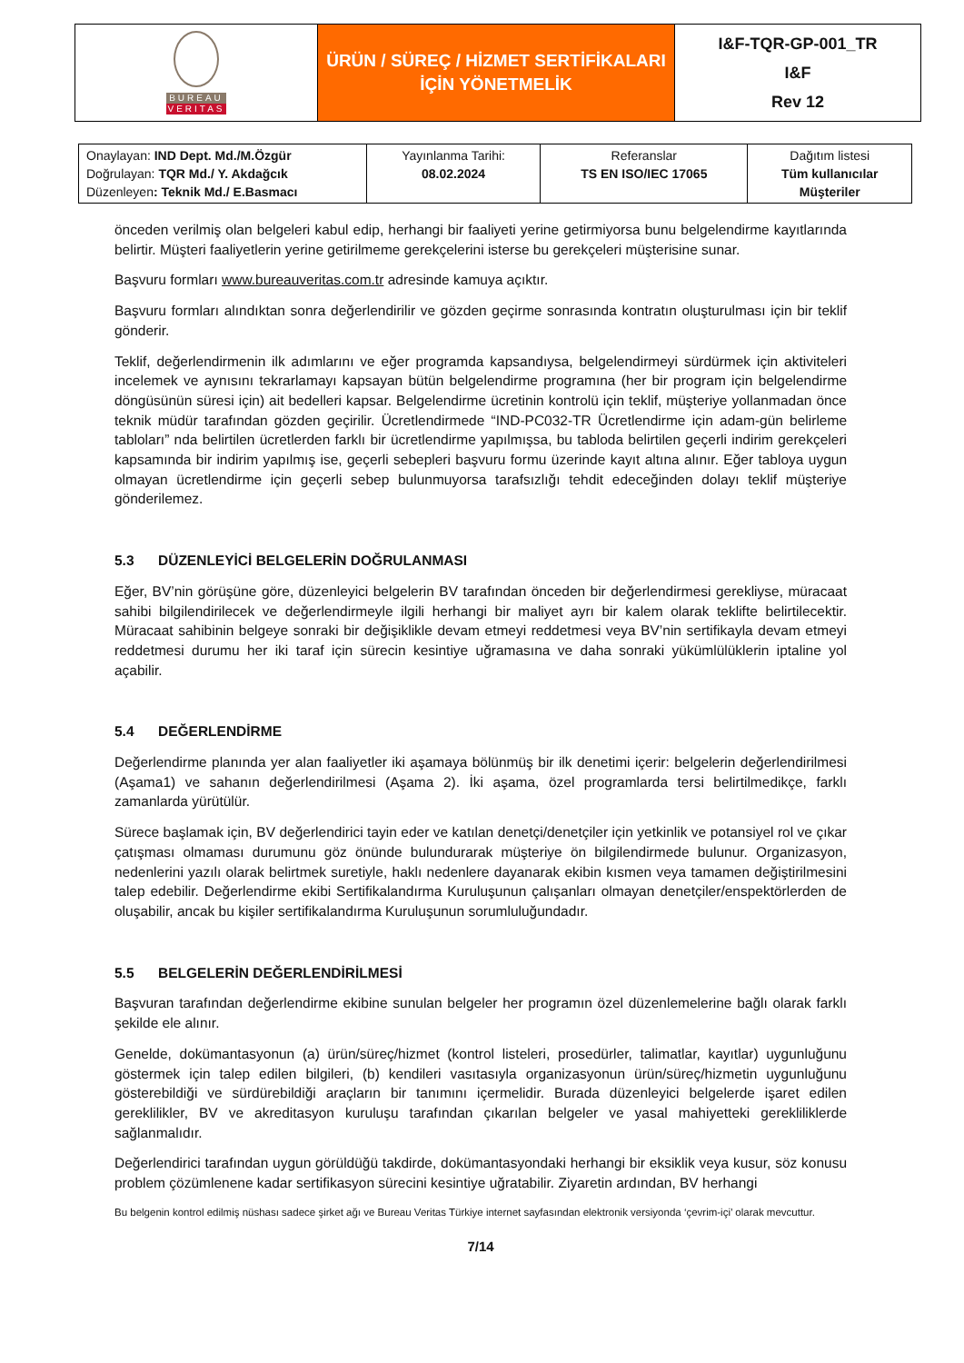| BUREAU VERITAS | ÜRÜN / SÜREÇ / HİZMET SERTİFİKALARI İÇİN YÖNETMELİK | I&F-TQR-GP-001_TR I&F Rev 12 |
| Onaylayan: IND Dept. Md./M.Özgür Doğrulayan: TQR Md./ Y. Akdağcık Düzenleyen : Teknik Md./ E.Basmacı | Yayınlanma Tarihi: 08.02.2024 | Referanslar TS EN ISO/IEC 17065 | Dağıtım listesi Tüm kullanıcılar Müşteriler |
önceden verilmiş olan belgeleri kabul edip, herhangi bir faaliyeti yerine getirmiyorsa bunu belgelendirme kayıtlarında belirtir. Müşteri faaliyetlerin yerine getirilmeme gerekçelerini isterse bu gerekçeleri müşterisine sunar.
Başvuru formları www.bureauveritas.com.tr adresinde kamuya açıktır.
Başvuru formları alındıktan sonra değerlendirilir ve gözden geçirme sonrasında kontratın oluşturulması için bir teklif gönderir.
Teklif, değerlendirmenin ilk adımlarını ve eğer programda kapsandıysa, belgelendirmeyi sürdürmek için aktiviteleri incelemek ve aynısını tekrarlamayı kapsayan bütün belgelendirme programına (her bir program için belgelendirme döngüsünün süresi için) ait bedelleri kapsar. Belgelendirme ücretinin kontrolü için teklif, müşteriye yollanmadan önce teknik müdür tarafından gözden geçirilir. Ücretlendirmede “IND-PC032-TR Ücretlendirme için adam-gün belirleme tabloları” nda belirtilen ücretlerden farklı bir ücretlendirme yapılmışsa, bu tabloda belirtilen geçerli indirim gerekçeleri kapsamında bir indirim yapılmış ise, geçerli sebepleri başvuru formu üzerinde kayıt altına alınır. Eğer tabloya uygun olmayan ücretlendirme için geçerli sebep bulunmuyorsa tarafsızlığı tehdit edeceğinden dolayı teklif müşteriye gönderilemez.
5.3 DÜZENLEYİCİ BELGELERİN DOĞRULANMASI
Eğer, BV’nin görüşüne göre, düzenleyici belgelerin BV tarafından önceden bir değerlendirmesi gerekliyse, müracaat sahibi bilgilendirilecek ve değerlendirmeyle ilgili herhangi bir maliyet ayrı bir kalem olarak teklifte belirtilecektir. Müracaat sahibinin belgeye sonraki bir değişiklikle devam etmeyi reddetmesi veya BV’nin sertifikayla devam etmeyi reddetmesi durumu her iki taraf için sürecin kesintiye uğramasına ve daha sonraki yükümlülüklerin iptaline yol açabilir.
5.4 DEĞERLENDİRME
Değerlendirme planında yer alan faaliyetler iki aşamaya bölünmüş bir ilk denetimi içerir: belgelerin değerlendirilmesi (Aşama1) ve sahanın değerlendirilmesi (Aşama 2). İki aşama, özel programlarda tersi belirtilmedikçe, farklı zamanlarda yürütülür.
Sürece başlamak için, BV değerlendirici tayin eder ve katılan denetçi/denetçiler için yetkinlik ve potansiyel rol ve çıkar çatışması olmaması durumunu göz önünde bulundurarak müşteriye ön bilgilendirmede bulunur. Organizasyon, nedenlerini yazılı olarak belirtmek suretiyle, haklı nedenlere dayanarak ekibin kısmen veya tamamen değiştirilmesini talep edebilir. Değerlendirme ekibi Sertifikalandırma Kuruluşunun çalışanları olmayan denetçiler/enspektörlerden de oluşabilir, ancak bu kişiler sertifikalandırma Kuruluşunun sorumluluğundadır.
5.5 BELGELERİN DEĞERLENDİRİLMESİ
Başvuran tarafından değerlendirme ekibine sunulan belgeler her programın özel düzenlemelerine bağlı olarak farklı şekilde ele alınır.
Genelde, dokümantasyonun (a) ürün/süreç/hizmet (kontrol listeleri, prosedürler, talimatlar, kayıtlar) uygunluğunu göstermek için talep edilen bilgileri, (b) kendileri vasıtasıyla organizasyonun ürün/süreç/hizmetin uygunluğunu gösterebildiği ve sürdürebildiği araçların bir tanımını içermelidir. Burada düzenleyici belgelerde işaret edilen gereklilikler, BV ve akreditasyon kuruluşu tarafından çıkarılan belgeler ve yasal mahiyetteki gerekliliklerde sağlanmalıdır.
Değerlendirici tarafından uygun görüldüğü takdirde, dokümantasyondaki herhangi bir eksiklik veya kusur, söz konusu problem çözümlenene kadar sertifikasyon sürecini kesintiye uğratabilir. Ziyaretin ardından, BV herhangi
Bu belgenin kontrol edilmiş nüshası sadece şirket ağı ve Bureau Veritas Türkiye internet sayfasından elektronik versiyonda ‘çevrim-içi’ olarak mevcuttur.
7/14